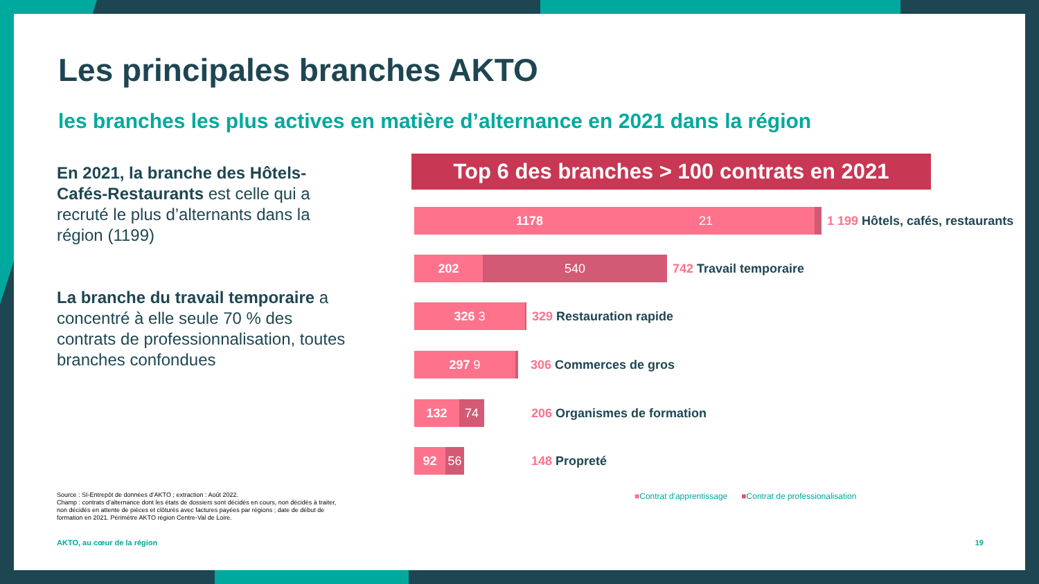Les principales branches AKTO
les branches les plus actives en matière d’alternance en 2021 dans la région
En 2021, la branche des Hôtels-Cafés-Restaurants est celle qui a recruté le plus d’alternants dans la région (1199)
La branche du travail temporaire a concentré à elle seule 70 % des contrats de professionnalisation, toutes branches confondues
Source : SI-Entrepôt de données d’AKTO ; extraction : Août 2022.
Champ : contrats d’alternance dont les états de dossiers sont décidés en cours, non décidés à traiter, non décidés en attente de pièces et clôturés avec factures payées par régions ; date de début de formation en 2021. Périmètre AKTO région Centre-Val de Loire.
AKTO, au cœur de la région 19
Top 6 des branches > 100 contrats en 2021
1178 21
1 199 Hôtels, cafés, restaurants
202 540
742 Travail temporaire
326 3
329 Restauration rapide
297 9
306 Commerces de gros
132 74
206 Organismes de formation
92 56
148 Propreté
■Contrat d'apprentissage ■Contrat de professionalisation